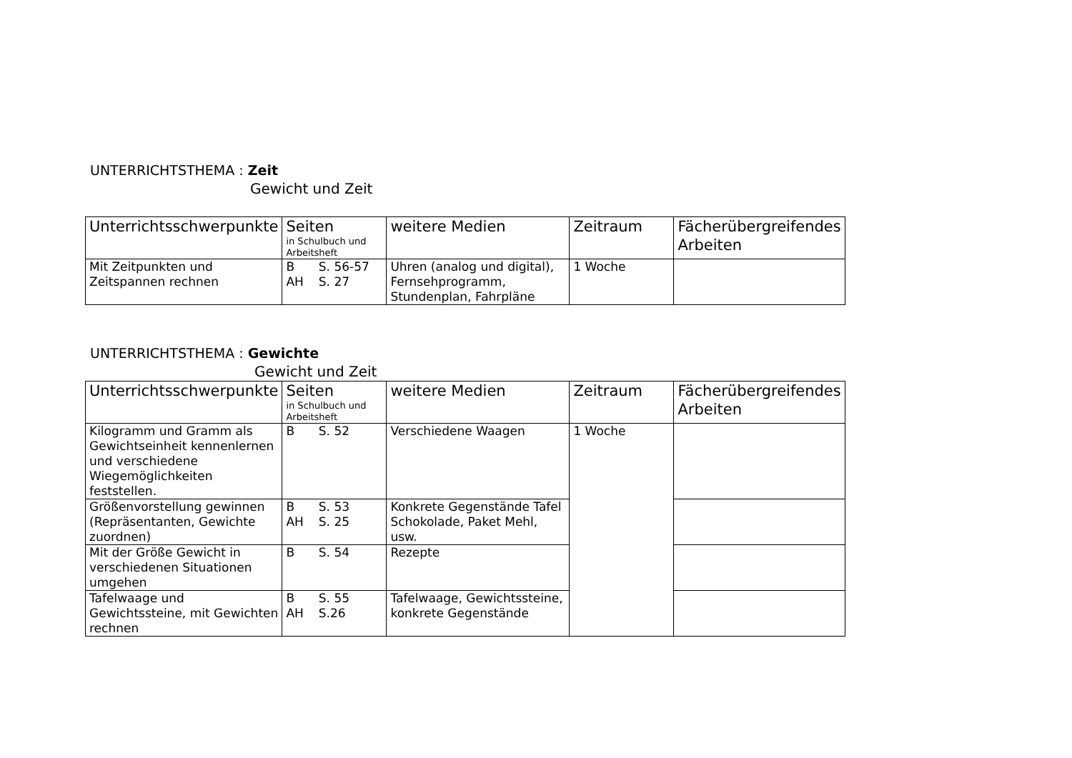UNTERRICHTSTHEMA : Zeit
Gewicht und Zeit
| Unterrichtsschwerpunkte | Seiten in Schulbuch und Arbeitsheft | weitere Medien | Zeitraum | Fächerübergreifendes Arbeiten |
| --- | --- | --- | --- | --- |
| Mit Zeitpunkten und Zeitspannen rechnen | B S. 56-57 AH S. 27 | Uhren (analog und digital), Fernsehprogramm, Stundenplan, Fahrpläne | 1 Woche | |
UNTERRICHTSTHEMA : Gewichte
Gewicht und Zeit
| Unterrichtsschwerpunkte | Seiten in Schulbuch und Arbeitsheft | weitere Medien | Zeitraum | Fächerübergreifendes Arbeiten |
| --- | --- | --- | --- | --- |
| Kilogramm und Gramm als Gewichtseinheit kennenlernen und verschiedene Wiegemöglichkeiten feststellen. | B S. 52 | Verschiedene Waagen | 1 Woche | |
| Größenvorstellung gewinnen (Repräsentanten, Gewichte zuordnen) | B S. 53 AH S. 25 | Konkrete Gegenstände Tafel Schokolade, Paket Mehl, usw. | | |
| Mit der Größe Gewicht in verschiedenen Situationen umgehen | B S. 54 | Rezepte | | |
| Tafelwaage und Gewichtssteine, mit Gewichten rechnen | B S. 55 AH S.26 | Tafelwaage, Gewichtssteine, konkrete Gegenstände | | |